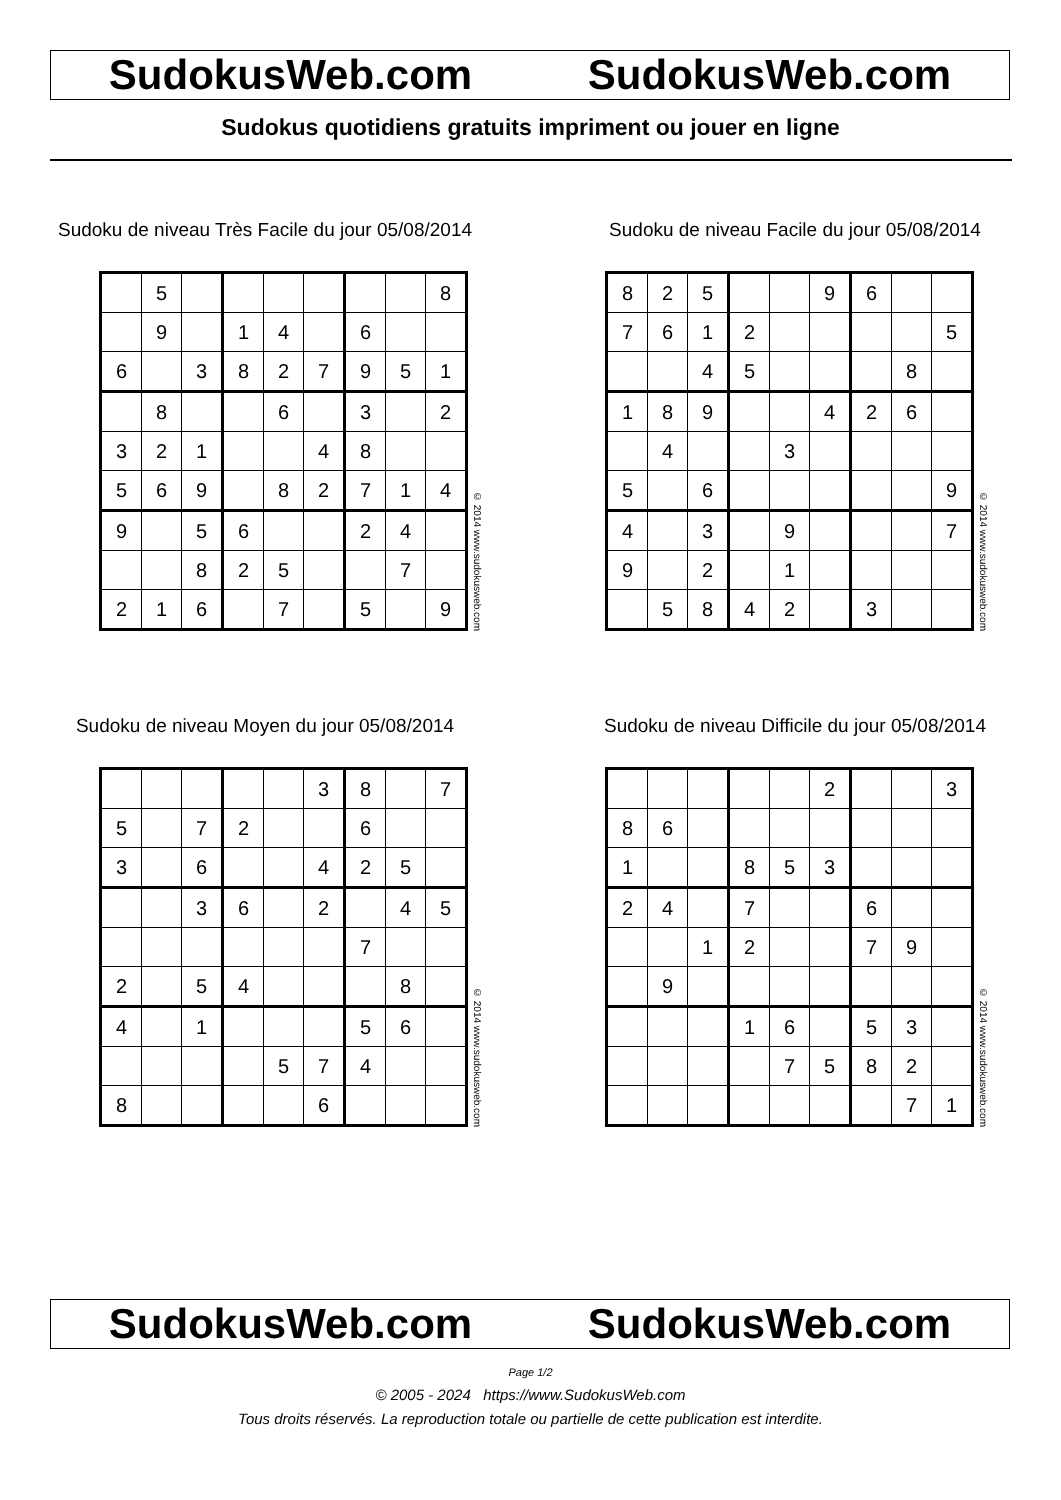SudokusWeb.com SudokusWeb.com
Sudokus quotidiens gratuits impriment ou jouer en ligne
Sudoku de niveau Très Facile du jour 05/08/2014
| | 5 | | | | | | | 8 |
| | 9 | | 1 | 4 | | 6 | | |
| 6 | | 3 | 8 | 2 | 7 | 9 | 5 | 1 |
| | 8 | | | 6 | | 3 | | 2 |
| 3 | 2 | 1 | | | 4 | 8 | | |
| 5 | 6 | 9 | | 8 | 2 | 7 | 1 | 4 |
| 9 | | 5 | 6 | | | 2 | 4 | |
| | | 8 | 2 | 5 | | | 7 | |
| 2 | 1 | 6 | | 7 | | 5 | | 9 |
© 2014 www.sudokusweb.com
Sudoku de niveau Facile du jour 05/08/2014
| 8 | 2 | 5 | | | 9 | 6 | | |
| 7 | 6 | 1 | 2 | | | | | 5 |
| | | 4 | 5 | | | | 8 | |
| 1 | 8 | 9 | | | 4 | 2 | 6 | |
| | 4 | | | 3 | | | | |
| 5 | | 6 | | | | | | 9 |
| 4 | | 3 | | 9 | | | | 7 |
| 9 | | 2 | | 1 | | | | |
| | 5 | 8 | 4 | 2 | | 3 | | |
© 2014 www.sudokusweb.com
Sudoku de niveau Moyen du jour 05/08/2014
| | | | | | 3 | 8 | | 7 |
| 5 | | 7 | 2 | | | 6 | | |
| 3 | | 6 | | | 4 | 2 | 5 | |
| | | 3 | 6 | | 2 | | 4 | 5 |
| | | | | | | 7 | | |
| 2 | | 5 | 4 | | | | 8 | |
| 4 | | 1 | | | | 5 | 6 | |
| | | | | 5 | 7 | 4 | | |
| 8 | | | | | 6 | | | |
© 2014 www.sudokusweb.com
Sudoku de niveau Difficile du jour 05/08/2014
| | | | | | 2 | | | 3 |
| 8 | 6 | | | | | | | |
| 1 | | | 8 | 5 | 3 | | | |
| 2 | 4 | | 7 | | | 6 | | |
| | | 1 | 2 | | | 7 | 9 | |
| | 9 | | | | | | | |
| | | | 1 | 6 | | 5 | 3 | |
| | | | | 7 | 5 | 8 | 2 | |
| | | | | | | | 7 | 1 |
© 2014 www.sudokusweb.com
SudokusWeb.com SudokusWeb.com
Page 1/2
© 2005 - 2024 https://www.SudokusWeb.com
Tous droits réservés. La reproduction totale ou partielle de cette publication est interdite.